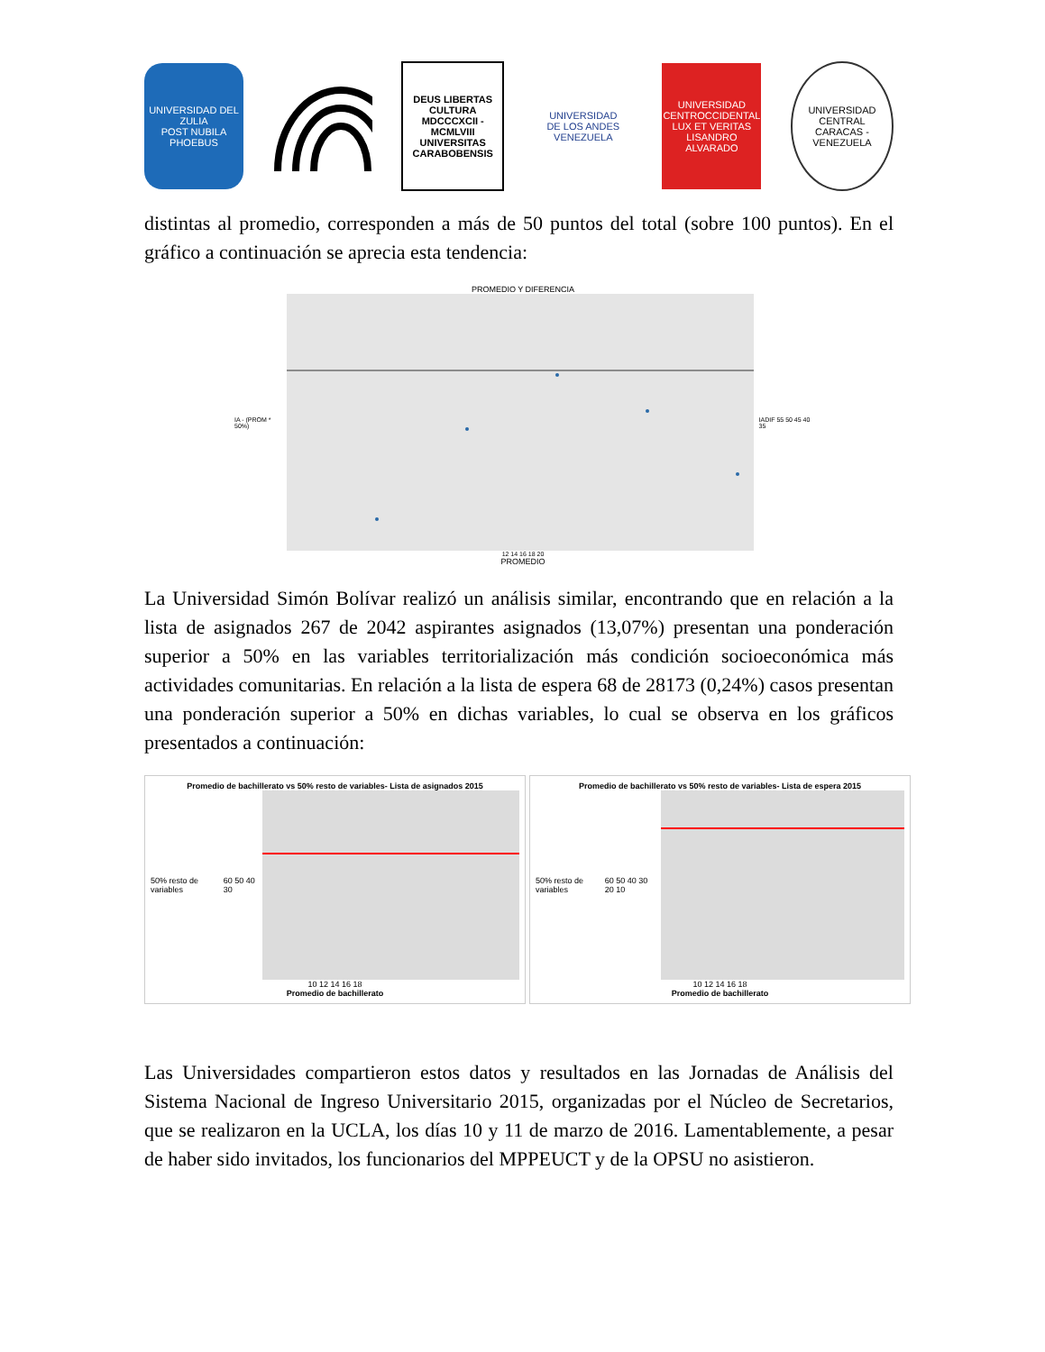UNIVERSIDAD DEL ZULIA
POST NUBILA PHOEBUS
DEUS LIBERTAS CULTURA
MDCCCXCII - MCMLVIII
UNIVERSITAS CARABOBENSIS
UNIVERSIDAD
DE LOS ANDES
VENEZUELA
UNIVERSIDAD CENTROCCIDENTAL
LUX ET VERITAS
LISANDRO ALVARADO
UNIVERSIDAD CENTRAL
CARACAS - VENEZUELA
distintas al promedio, corresponden a más de 50 puntos del total (sobre 100 puntos). En el gráfico a continuación se aprecia esta tendencia:
PROMEDIO Y DIFERENCIA
IA - (PROM * 50%) IADIF 55 50 45 40 35
12 14 16 18 20
PROMEDIO
La Universidad Simón Bolívar realizó un análisis similar, encontrando que en relación a la lista de asignados 267 de 2042 aspirantes asignados (13,07%) presentan una ponderación superior a 50% en las variables territorialización más condición socioeconómica más actividades comunitarias. En relación a la lista de espera 68 de 28173 (0,24%) casos presentan una ponderación superior a 50% en dichas variables, lo cual se observa en los gráficos presentados a continuación:
Promedio de bachillerato vs 50% resto de variables- Lista de asignados 2015
50% resto de variables 60 50 40 30
10 12 14 16 18
Promedio de bachillerato
Promedio de bachillerato vs 50% resto de variables- Lista de espera 2015
50% resto de variables 60 50 40 30 20 10
10 12 14 16 18
Promedio de bachillerato
Las Universidades compartieron estos datos y resultados en las Jornadas de Análisis del Sistema Nacional de Ingreso Universitario 2015, organizadas por el Núcleo de Secretarios, que se realizaron en la UCLA, los días 10 y 11 de marzo de 2016. Lamentablemente, a pesar de haber sido invitados, los funcionarios del MPPEUCT y de la OPSU no asistieron.